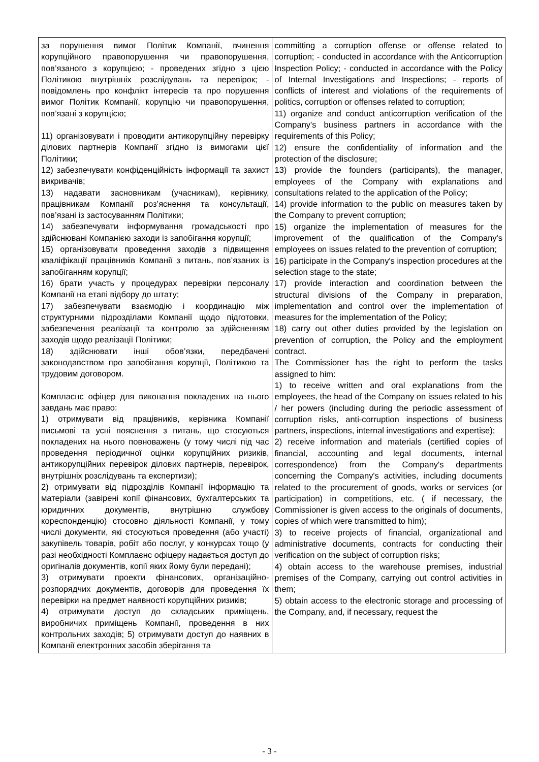| за порушення вимог Політик Компанії, вчинення корупційного правопорушення чи правопорушення, пов’язаного з корупцією; - проведених згідно з цією Політикою внутрішніх розслідувань та перевірок; - повідомлень про конфлікт інтересів та про порушення вимог Політик Компанії, корупцію чи правопорушення, пов’язані з корупцією; 11) організовувати і проводити антикорупційну перевірку ділових партнерів Компанії згідно із вимогами цієї Політики; 12) забезпечувати конфіденційність інформації та захист викривачів; 13) надавати засновникам (учасникам), керівнику, працівникам Компанії роз’яснення та консультації, пов’язані із застосуванням Політики; 14) забезпечувати інформування громадськості про здійснювані Компанією заходи із запобігання корупції; 15) організовувати проведення заходів з підвищення кваліфікації працівників Компанії з питань, пов’язаних із запобіганням корупції; 16) брати участь у процедурах перевірки персоналу Компанії на етапі відбору до штату; 17) забезпечувати взаємодію і координацію між структурними підрозділами Компанії щодо підготовки, забезпечення реалізації та контролю за здійсненням заходів щодо реалізації Політики; 18) здійснювати інші обов’язки, передбачені законодавством про запобігання корупції, Політикою та трудовим договором. Комплаєнс офіцер для виконання покладених на нього завдань має право: 1) отримувати від працівників, керівника Компанії письмові та усні пояснення з питань, що стосуються покладених на нього повноважень (у тому числі під час проведення періодичної оцінки корупційних ризиків, антикорупційних перевірок ділових партнерів, перевірок, внутрішніх розслідувань та експертизи); 2) отримувати від підрозділів Компанії інформацію та матеріали (завірені копії фінансових, бухгалтерських та юридичних документів, внутрішню службову кореспонденцію) стосовно діяльності Компанії, у тому числі документи, які стосуються проведення (або участі) закупівель товарів, робіт або послуг, у конкурсах тощо (у разі необхідності Комплаєнс офіцеру надається доступ до оригіналів документів, копії яких йому були передані); 3) отримувати проекти фінансових, організаційно-розпорядчих документів, договорів для проведення їх перевірки на предмет наявності корупційних ризиків; 4) отримувати доступ до складських приміщень, виробничих приміщень Компанії, проведення в них контрольних заходів; 5) отримувати доступ до наявних в Компанії електронних засобів зберігання та | committing a corruption offense or offense related to corruption; - conducted in accordance with the Anticorruption Inspection Policy; - conducted in accordance with the Policy of Internal Investigations and Inspections; - reports of conflicts of interest and violations of the requirements of politics, corruption or offenses related to corruption; 11) organize and conduct anticorruption verification of the Company's business partners in accordance with the requirements of this Policy; 12) ensure the confidentiality of information and the protection of the disclosure; 13) provide the founders (participants), the manager, employees of the Company with explanations and consultations related to the application of the Policy; 14) provide information to the public on measures taken by the Company to prevent corruption; 15) organize the implementation of measures for the improvement of the qualification of the Company's employees on issues related to the prevention of corruption; 16) participate in the Company's inspection procedures at the selection stage to the state; 17) provide interaction and coordination between the structural divisions of the Company in preparation, implementation and control over the implementation of measures for the implementation of the Policy; 18) carry out other duties provided by the legislation on prevention of corruption, the Policy and the employment contract. The Commissioner has the right to perform the tasks assigned to him: 1) to receive written and oral explanations from the employees, the head of the Company on issues related to his / her powers (including during the periodic assessment of corruption risks, anti-corruption inspections of business partners, inspections, internal investigations and expertise); 2) receive information and materials (certified copies of financial, accounting and legal documents, internal correspondence) from the Company's departments concerning the Company's activities, including documents related to the procurement of goods, works or services (or participation) in competitions, etc. ( if necessary, the Commissioner is given access to the originals of documents, copies of which were transmitted to him); 3) to receive projects of financial, organizational and administrative documents, contracts for conducting their verification on the subject of corruption risks; 4) obtain access to the warehouse premises, industrial premises of the Company, carrying out control activities in them; 5) obtain access to the electronic storage and processing of the Company, and, if necessary, request the |
- 3 -